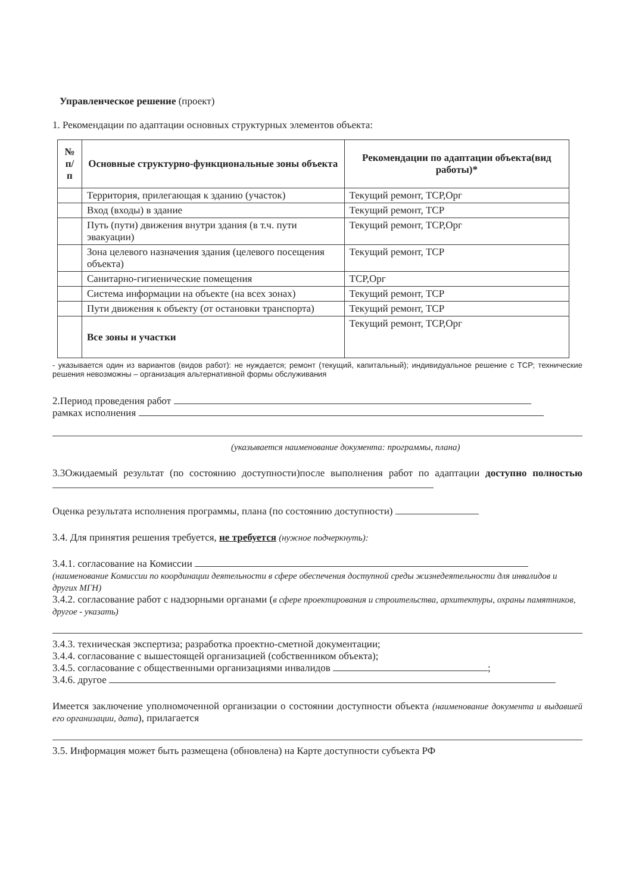Управленческое решение (проект)
1. Рекомендации по адаптации основных структурных элементов объекта:
| № п/п | Основные структурно-функциональные зоны объекта | Рекомендации по адаптации объекта(вид работы)* |
| --- | --- | --- |
| | Территория, прилегающая к зданию (участок) | Текущий ремонт, ТСР,Орг |
| | Вход (входы) в здание | Текущий ремонт, ТСР |
| | Путь (пути) движения внутри здания (в т.ч. пути эвакуации) | Текущий ремонт, ТСР,Орг |
| | Зона целевого назначения здания (целевого посещения объекта) | Текущий ремонт, ТСР |
| | Санитарно-гигиенические помещения | ТСР,Орг |
| | Система информации на объекте (на всех зонах) | Текущий ремонт, ТСР |
| | Пути движения к объекту (от остановки транспорта) | Текущий ремонт, ТСР |
| | Все зоны и участки | Текущий ремонт, ТСР,Орг |
- указывается один из вариантов (видов работ): не нуждается; ремонт (текущий, капитальный); индивидуальное решение с ТСР; технические решения невозможны – организация альтернативной формы обслуживания
2.Период проведения работ
рамках исполнения
(указывается наименование документа: программы, плана)
3.3Ожидаемый результат (по состоянию доступности)после выполнения работ по адаптации доступно полностью
Оценка результата исполнения программы, плана (по состоянию доступности)
3.4. Для принятия решения требуется, не требуется (нужное подчеркнуть):
3.4.1. согласование на Комиссии
(наименование Комиссии по координации деятельности в сфере обеспечения доступной среды жизнедеятельности для инвалидов и других МГН)
3.4.2. согласование работ с надзорными органами (в сфере проектирования и строительства, архитектуры, охраны памятников, другое - указать)
3.4.3. техническая экспертиза; разработка проектно-сметной документации;
3.4.4. согласование с вышестоящей организацией (собственником объекта);
3.4.5. согласование с общественными организациями инвалидов ;
3.4.6. другое
Имеется заключение уполномоченной организации о состоянии доступности объекта (наименование документа и выдавшей его организации, дата), прилагается
3.5. Информация может быть размещена (обновлена) на Карте доступности субъекта РФ